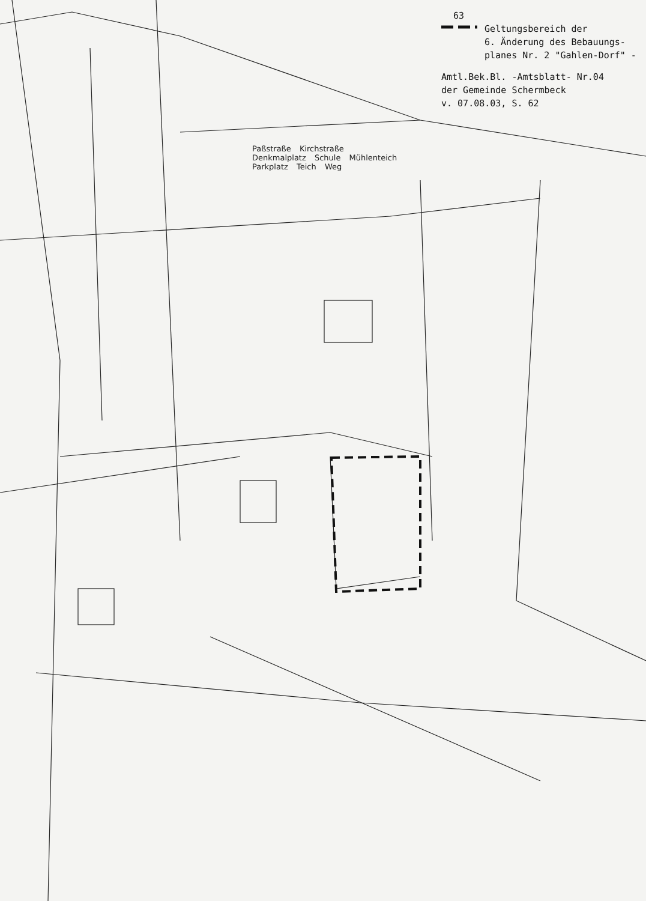63
Geltungsbereich der
6. Änderung des Bebauungs-
planes Nr. 2 "Gahlen-Dorf" -
Amtl.Bek.Bl. -Amtsblatt- Nr.04
der Gemeinde Schermbeck
v. 07.08.03, S. 62
Paßstraße Kirchstraße Denkmalplatz Schule Mühlenteich Parkplatz Teich Weg